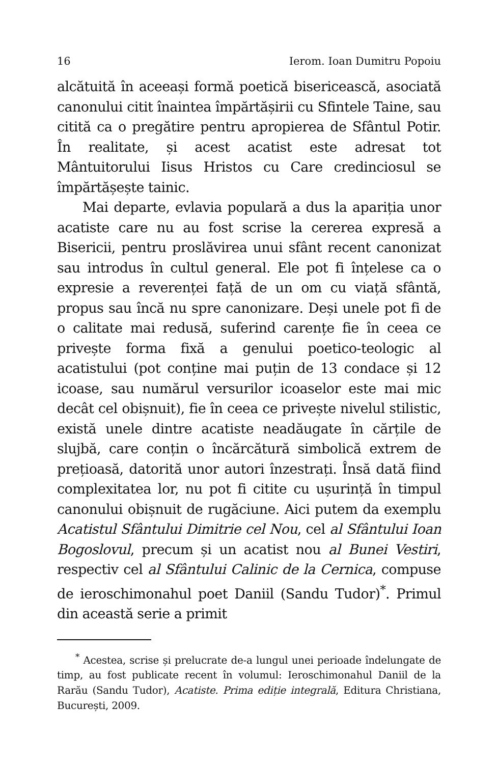16 Ierom. Ioan Dumitru Popoiu
alcătuită în aceeași formă poetică bisericească, asociată canonului citit înaintea împărtășirii cu Sfintele Taine, sau citită ca o pregătire pentru apropierea de Sfântul Potir. În realitate, și acest acatist este adresat tot Mântuitorului Iisus Hristos cu Care credinciosul se împărtășește tainic.
Mai departe, evlavia populară a dus la apariția unor acatiste care nu au fost scrise la cererea expresă a Bisericii, pentru proslăvirea unui sfânt recent canonizat sau introdus în cultul general. Ele pot fi înțelese ca o expresie a reverenței față de un om cu viață sfântă, propus sau încă nu spre canonizare. Deși unele pot fi de o calitate mai redusă, suferind carențe fie în ceea ce privește forma fixă a genului poetico-teologic al acatistului (pot conține mai puțin de 13 condace și 12 icoase, sau numărul versurilor icoaselor este mai mic decât cel obișnuit), fie în ceea ce privește nivelul stilistic, există unele dintre acatiste neadăugate în cărțile de slujbă, care conțin o încărcătură simbolică extrem de prețioasă, datorită unor autori înzestrați. Însă dată fiind complexitatea lor, nu pot fi citite cu ușurință în timpul canonului obișnuit de rugăciune. Aici putem da exemplu Acatistul Sfântului Dimitrie cel Nou, cel al Sfântului Ioan Bogoslovul, precum și un acatist nou al Bunei Vestiri, respectiv cel al Sfântului Calinic de la Cernica, compuse de ieroschimonahul poet Daniil (Sandu Tudor)<sup>*</sup>. Primul din această serie a primit
<sup>*</sup> Acestea, scrise și prelucrate de-a lungul unei perioade îndelungate de timp, au fost publicate recent în volumul: Ieroschimonahul Daniil de la Rarău (Sandu Tudor), Acatiste. Prima ediție integrală, Editura Christiana, București, 2009.